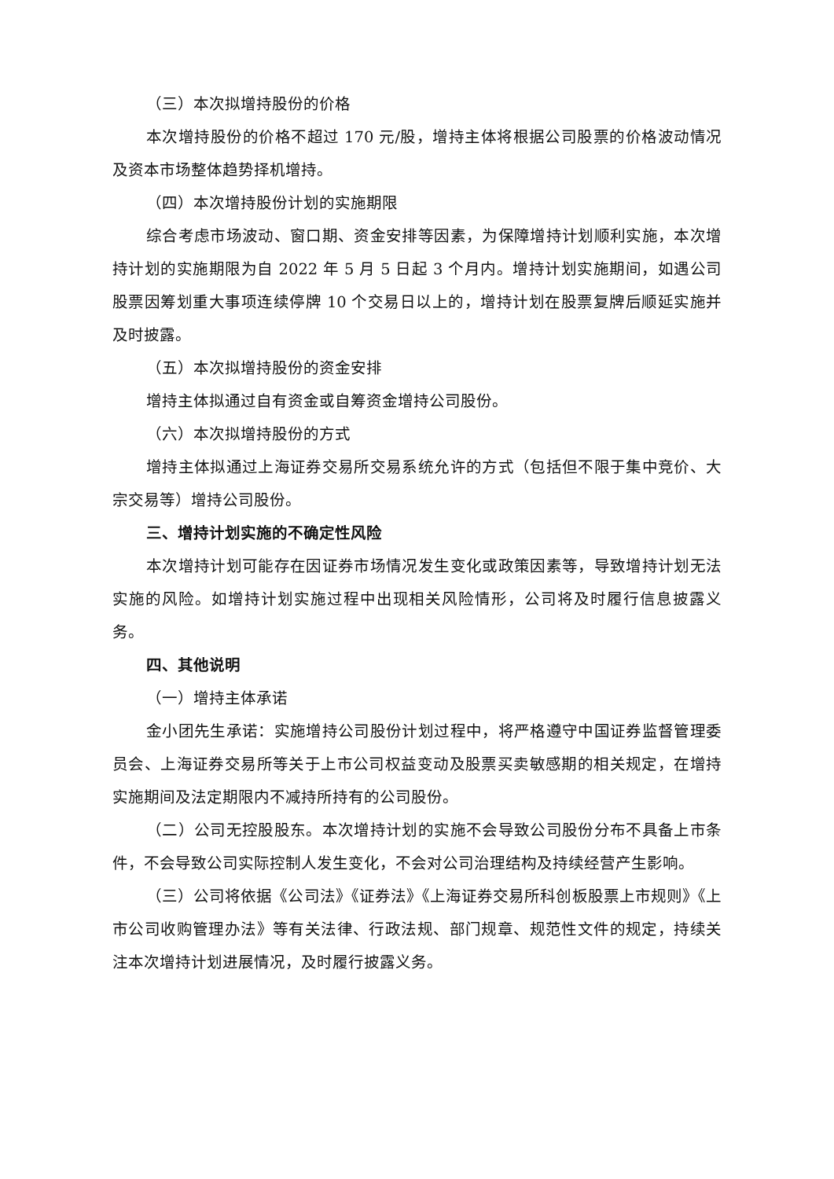（三）本次拟增持股份的价格
本次增持股份的价格不超过 170 元/股，增持主体将根据公司股票的价格波动情况及资本市场整体趋势择机增持。
（四）本次增持股份计划的实施期限
综合考虑市场波动、窗口期、资金安排等因素，为保障增持计划顺利实施，本次增持计划的实施期限为自 2022 年 5 月 5 日起 3 个月内。增持计划实施期间，如遇公司股票因筹划重大事项连续停牌 10 个交易日以上的，增持计划在股票复牌后顺延实施并及时披露。
（五）本次拟增持股份的资金安排
增持主体拟通过自有资金或自筹资金增持公司股份。
（六）本次拟增持股份的方式
增持主体拟通过上海证券交易所交易系统允许的方式（包括但不限于集中竞价、大宗交易等）增持公司股份。
三、增持计划实施的不确定性风险
本次增持计划可能存在因证券市场情况发生变化或政策因素等，导致增持计划无法实施的风险。如增持计划实施过程中出现相关风险情形，公司将及时履行信息披露义务。
四、其他说明
（一）增持主体承诺
金小团先生承诺：实施增持公司股份计划过程中，将严格遵守中国证券监督管理委员会、上海证券交易所等关于上市公司权益变动及股票买卖敏感期的相关规定，在增持实施期间及法定期限内不减持所持有的公司股份。
（二）公司无控股股东。本次增持计划的实施不会导致公司股份分布不具备上市条件，不会导致公司实际控制人发生变化，不会对公司治理结构及持续经营产生影响。
（三）公司将依据《公司法》《证券法》《上海证券交易所科创板股票上市规则》《上市公司收购管理办法》等有关法律、行政法规、部门规章、规范性文件的规定，持续关注本次增持计划进展情况，及时履行披露义务。